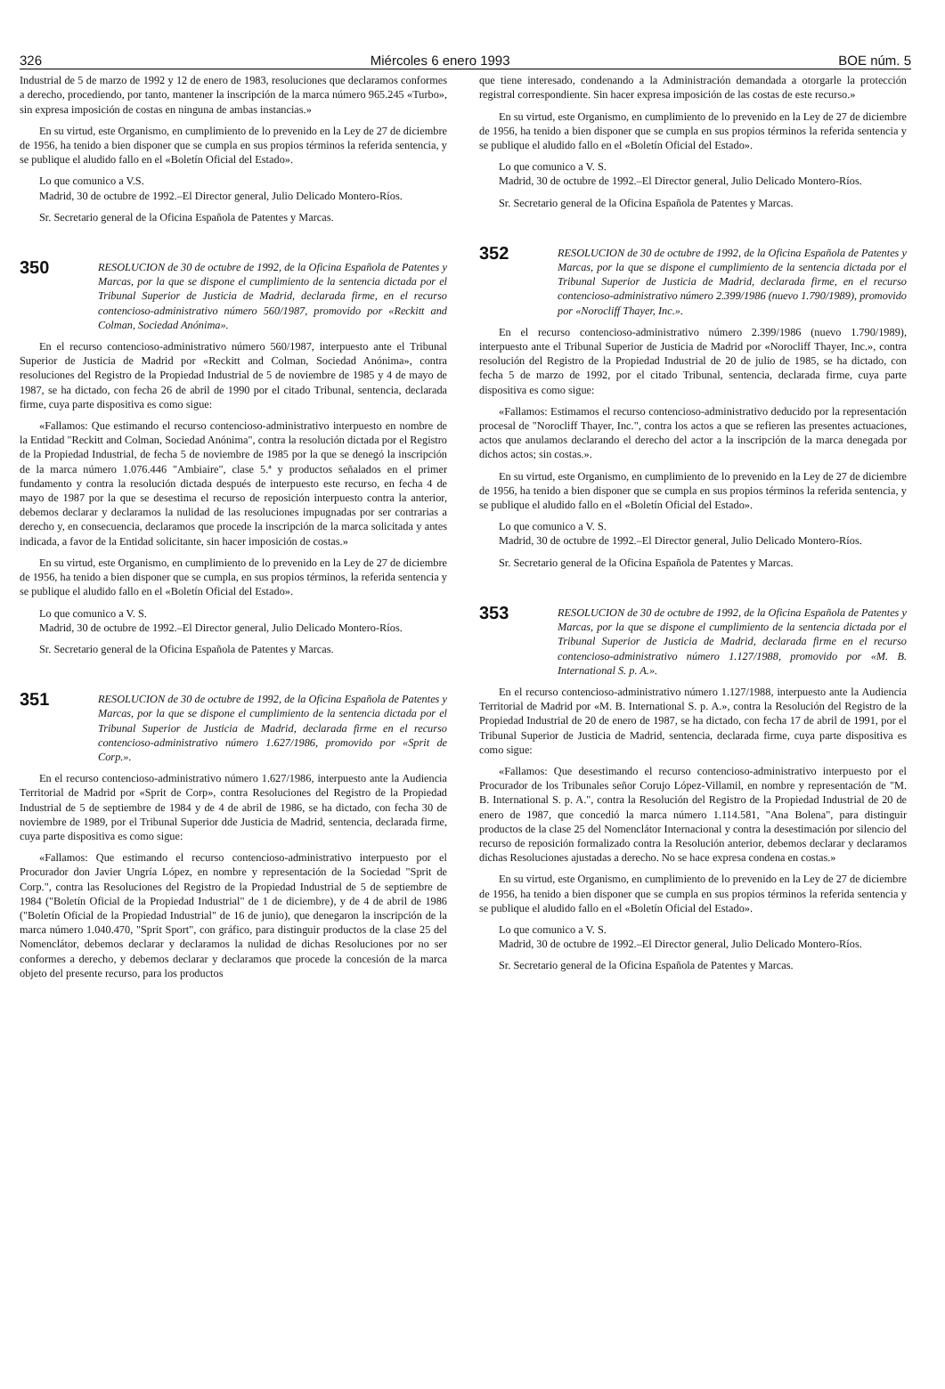326 Miércoles 6 enero 1993 BOE núm. 5
Industrial de 5 de marzo de 1992 y 12 de enero de 1983, resoluciones que declaramos conformes a derecho, procediendo, por tanto, mantener la inscripción de la marca número 965.245 «Turbo», sin expresa imposición de costas en ninguna de ambas instancias.»
En su virtud, este Organismo, en cumplimiento de lo prevenido en la Ley de 27 de diciembre de 1956, ha tenido a bien disponer que se cumpla en sus propios términos la referida sentencia, y se publique el aludido fallo en el «Boletín Oficial del Estado».
Lo que comunico a V.S.
Madrid, 30 de octubre de 1992.–El Director general, Julio Delicado Montero-Ríos.
Sr. Secretario general de la Oficina Española de Patentes y Marcas.
350 RESOLUCION de 30 de octubre de 1992, de la Oficina Española de Patentes y Marcas, por la que se dispone el cumplimiento de la sentencia dictada por el Tribunal Superior de Justicia de Madrid, declarada firme, en el recurso contencioso-administrativo número 560/1987, promovido por «Reckitt and Colman, Sociedad Anónima».
En el recurso contencioso-administrativo número 560/1987, interpuesto ante el Tribunal Superior de Justicia de Madrid por «Reckitt and Colman, Sociedad Anónima», contra resoluciones del Registro de la Propiedad Industrial de 5 de noviembre de 1985 y 4 de mayo de 1987, se ha dictado, con fecha 26 de abril de 1990 por el citado Tribunal, sentencia, declarada firme, cuya parte dispositiva es como sigue:
«Fallamos: Que estimando el recurso contencioso-administrativo interpuesto en nombre de la Entidad "Reckitt and Colman, Sociedad Anónima", contra la resolución dictada por el Registro de la Propiedad Industrial, de fecha 5 de noviembre de 1985 por la que se denegó la inscripción de la marca número 1.076.446 "Ambiaire", clase 5.ª y productos señalados en el primer fundamento y contra la resolución dictada después de interpuesto este recurso, en fecha 4 de mayo de 1987 por la que se desestima el recurso de reposición interpuesto contra la anterior, debemos declarar y declaramos la nulidad de las resoluciones impugnadas por ser contrarias a derecho y, en consecuencia, declaramos que procede la inscripción de la marca solicitada y antes indicada, a favor de la Entidad solicitante, sin hacer imposición de costas.»
En su virtud, este Organismo, en cumplimiento de lo prevenido en la Ley de 27 de diciembre de 1956, ha tenido a bien disponer que se cumpla, en sus propios términos, la referida sentencia y se publique el aludido fallo en el «Boletín Oficial del Estado».
Lo que comunico a V. S.
Madrid, 30 de octubre de 1992.–El Director general, Julio Delicado Montero-Ríos.
Sr. Secretario general de la Oficina Española de Patentes y Marcas.
351 RESOLUCION de 30 de octubre de 1992, de la Oficina Española de Patentes y Marcas, por la que se dispone el cumplimiento de la sentencia dictada por el Tribunal Superior de Justicia de Madrid, declarada firme en el recurso contencioso-administrativo número 1.627/1986, promovido por «Sprit de Corp.».
En el recurso contencioso-administrativo número 1.627/1986, interpuesto ante la Audiencia Territorial de Madrid por «Sprit de Corp», contra Resoluciones del Registro de la Propiedad Industrial de 5 de septiembre de 1984 y de 4 de abril de 1986, se ha dictado, con fecha 30 de noviembre de 1989, por el Tribunal Superior dde Justicia de Madrid, sentencia, declarada firme, cuya parte dispositiva es como sigue:
«Fallamos: Que estimando el recurso contencioso-administrativo interpuesto por el Procurador don Javier Ungría López, en nombre y representación de la Sociedad "Sprit de Corp.", contra las Resoluciones del Registro de la Propiedad Industrial de 5 de septiembre de 1984 ("Boletín Oficial de la Propiedad Industrial" de 1 de diciembre), y de 4 de abril de 1986 ("Boletín Oficial de la Propiedad Industrial" de 16 de junio), que denegaron la inscripción de la marca número 1.040.470, "Sprit Sport", con gráfico, para distinguir productos de la clase 25 del Nomenclátor, debemos declarar y declaramos la nulidad de dichas Resoluciones por no ser conformes a derecho, y debemos declarar y declaramos que procede la concesión de la marca objeto del presente recurso, para los productos
que tiene interesado, condenando a la Administración demandada a otorgarle la protección registral correspondiente. Sin hacer expresa imposición de las costas de este recurso.»
En su virtud, este Organismo, en cumplimiento de lo prevenido en la Ley de 27 de diciembre de 1956, ha tenido a bien disponer que se cumpla en sus propios términos la referida sentencia y se publique el aludido fallo en el «Boletín Oficial del Estado».
Lo que comunico a V. S.
Madrid, 30 de octubre de 1992.–El Director general, Julio Delicado Montero-Ríos.
Sr. Secretario general de la Oficina Española de Patentes y Marcas.
352 RESOLUCION de 30 de octubre de 1992, de la Oficina Española de Patentes y Marcas, por la que se dispone el cumplimiento de la sentencia dictada por el Tribunal Superior de Justicia de Madrid, declarada firme, en el recurso contencioso-administrativo número 2.399/1986 (nuevo 1.790/1989), promovido por «Norocliff Thayer, Inc.».
En el recurso contencioso-administrativo número 2.399/1986 (nuevo 1.790/1989), interpuesto ante el Tribunal Superior de Justicia de Madrid por «Norocliff Thayer, Inc.», contra resolución del Registro de la Propiedad Industrial de 20 de julio de 1985, se ha dictado, con fecha 5 de marzo de 1992, por el citado Tribunal, sentencia, declarada firme, cuya parte dispositiva es como sigue:
«Fallamos: Estimamos el recurso contencioso-administrativo deducido por la representación procesal de "Norocliff Thayer, Inc.", contra los actos a que se refieren las presentes actuaciones, actos que anulamos declarando el derecho del actor a la inscripción de la marca denegada por dichos actos; sin costas.».
En su virtud, este Organismo, en cumplimiento de lo prevenido en la Ley de 27 de diciembre de 1956, ha tenido a bien disponer que se cumpla en sus propios términos la referida sentencia, y se publique el aludido fallo en el «Boletín Oficial del Estado».
Lo que comunico a V. S.
Madrid, 30 de octubre de 1992.–El Director general, Julio Delicado Montero-Ríos.
Sr. Secretario general de la Oficina Española de Patentes y Marcas.
353 RESOLUCION de 30 de octubre de 1992, de la Oficina Española de Patentes y Marcas, por la que se dispone el cumplimiento de la sentencia dictada por el Tribunal Superior de Justicia de Madrid, declarada firme en el recurso contencioso-administrativo número 1.127/1988, promovido por «M. B. International S. p. A.».
En el recurso contencioso-administrativo número 1.127/1988, interpuesto ante la Audiencia Territorial de Madrid por «M. B. International S. p. A.», contra la Resolución del Registro de la Propiedad Industrial de 20 de enero de 1987, se ha dictado, con fecha 17 de abril de 1991, por el Tribunal Superior de Justicia de Madrid, sentencia, declarada firme, cuya parte dispositiva es como sigue:
«Fallamos: Que desestimando el recurso contencioso-administrativo interpuesto por el Procurador de los Tribunales señor Corujo López-Villamil, en nombre y representación de "M. B. International S. p. A.", contra la Resolución del Registro de la Propiedad Industrial de 20 de enero de 1987, que concedió la marca número 1.114.581, "Ana Bolena", para distinguir productos de la clase 25 del Nomenclátor Internacional y contra la desestimación por silencio del recurso de reposición formalizado contra la Resolución anterior, debemos declarar y declaramos dichas Resoluciones ajustadas a derecho. No se hace expresa condena en costas.»
En su virtud, este Organismo, en cumplimiento de lo prevenido en la Ley de 27 de diciembre de 1956, ha tenido a bien disponer que se cumpla en sus propios términos la referida sentencia y se publique el aludido fallo en el «Boletín Oficial del Estado».
Lo que comunico a V. S.
Madrid, 30 de octubre de 1992.–El Director general, Julio Delicado Montero-Ríos.
Sr. Secretario general de la Oficina Española de Patentes y Marcas.